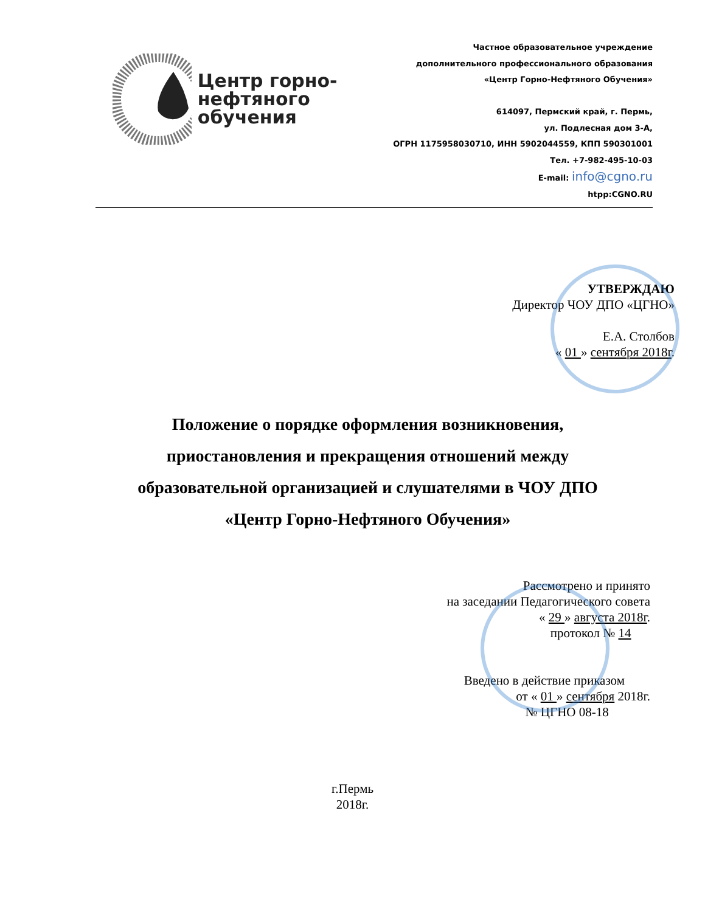Центр горно-
нефтяного обучения
Частное образовательное учреждение
дополнительного профессионального образования
«Центр Горно-Нефтяного Обучения»
614097, Пермский край, г. Пермь,
ул. Подлесная дом 3-А,
ОГРН 1175958030710, ИНН 5902044559, КПП 590301001
Тел. +7-982-495-10-03
E-mail: info@cgno.ru
htpp:CGNO.RU
УТВЕРЖДАЮ
Директор ЧОУ ДПО «ЦГНО»
Е.А. Столбов
« 01 » сентября 2018г.
Положение о порядке оформления возникновения, приостановления и прекращения отношений между образовательной организацией и слушателями в ЧОУ ДПО «Центр Горно-Нефтяного Обучения»
Рассмотрено и принято
на заседании Педагогического совета
« 29 » августа 2018г.
протокол № 14
Введено в действие приказом
от « 01 » сентября 2018г.
№ ЦГНО 08-18
г.Пермь
2018г.